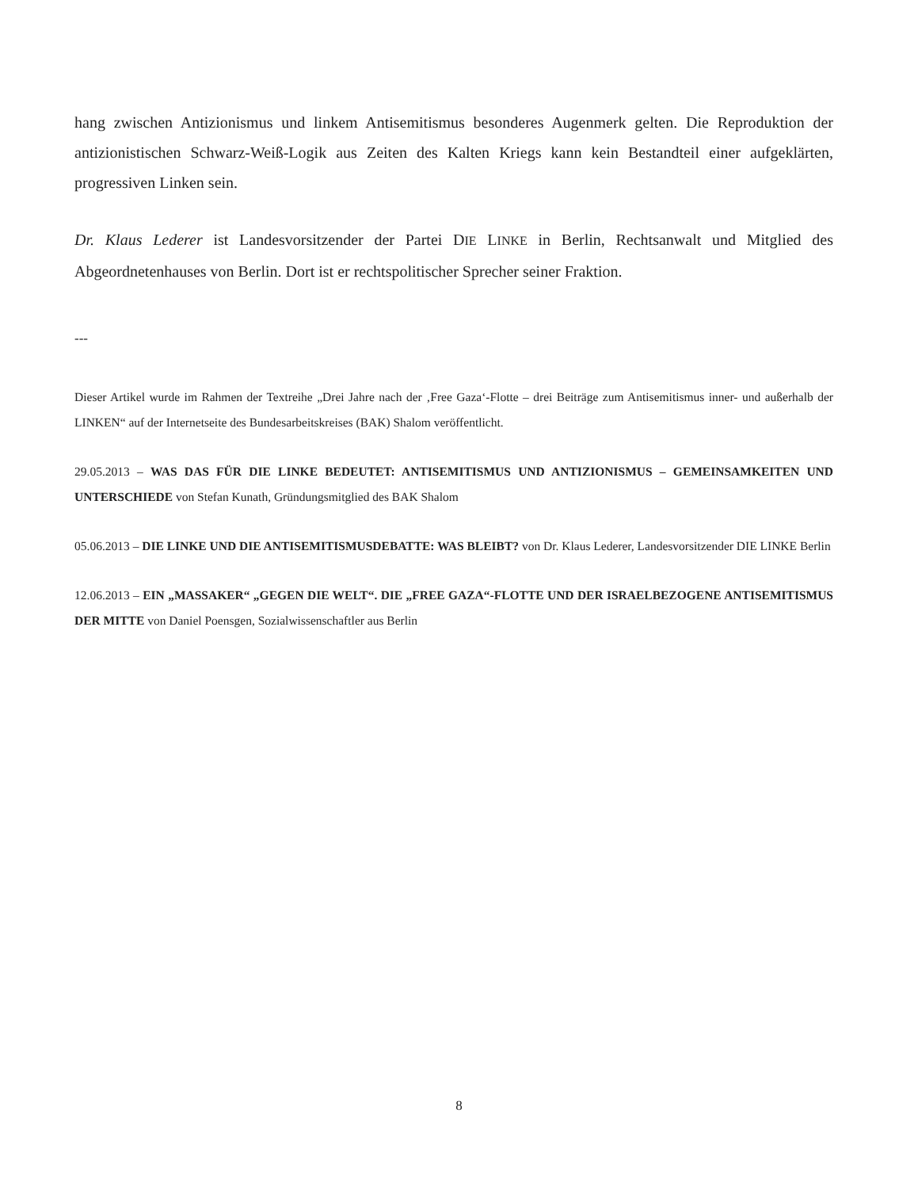hang zwischen Antizionismus und linkem Antisemitismus besonderes Augenmerk gelten. Die Reproduktion der antizionistischen Schwarz-Weiß-Logik aus Zeiten des Kalten Kriegs kann kein Bestandteil einer aufgeklärten, progressiven Linken sein.
Dr. Klaus Lederer ist Landesvorsitzender der Partei DIE LINKE in Berlin, Rechtsanwalt und Mitglied des Abgeordnetenhauses von Berlin. Dort ist er rechtspolitischer Sprecher seiner Fraktion.
---
Dieser Artikel wurde im Rahmen der Textreihe „Drei Jahre nach der ‚Free Gaza‘-Flotte – drei Beiträge zum Antisemitismus inner- und außerhalb der LINKEN“ auf der Internetseite des Bundesarbeitskreises (BAK) Shalom veröffentlicht.
29.05.2013 – WAS DAS FÜR DIE LINKE BEDEUTET: ANTISEMITISMUS UND ANTIZIONISMUS – GEMEINSAMKEITEN UND UNTERSCHIEDE von Stefan Kunath, Gründungsmitglied des BAK Shalom
05.06.2013 – DIE LINKE UND DIE ANTISEMITISMUSDEBATTE: WAS BLEIBT? von Dr. Klaus Lederer, Landesvorsitzender DIE LINKE Berlin
12.06.2013 – EIN „MASSAKER“ „GEGEN DIE WELT“. DIE „FREE GAZA“-FLOTTE UND DER ISRAELBEZOGENE ANTISEMITISMUS DER MITTE von Daniel Poensgen, Sozialwissenschaftler aus Berlin
8